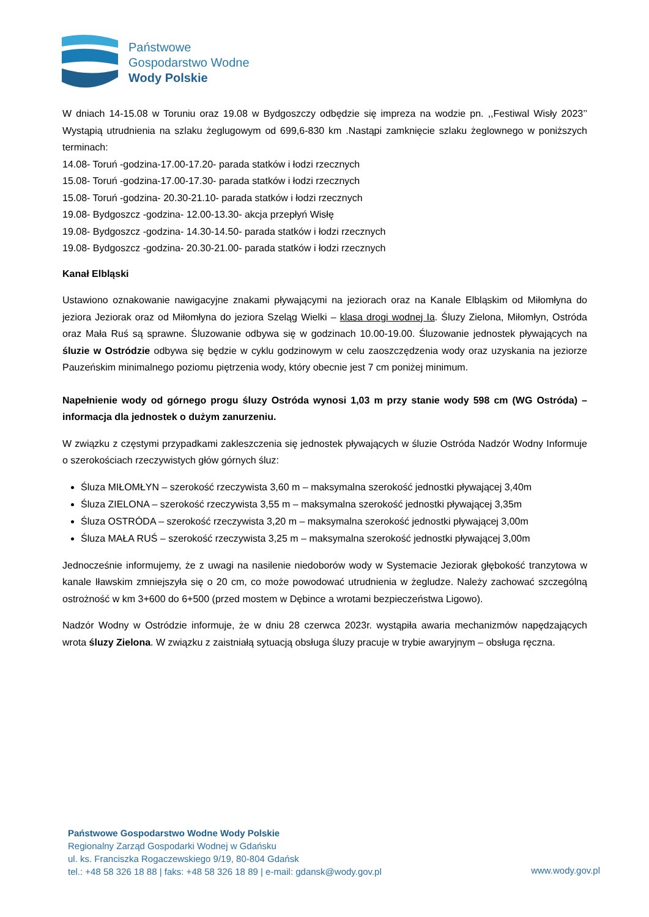Państwowe
Gospodarstwo Wodne
Wody Polskie
W dniach 14-15.08 w Toruniu oraz 19.08 w Bydgoszczy odbędzie się impreza na wodzie pn. ,,Festiwal Wisły 2023’’ Wystąpią utrudnienia na szlaku żeglugowym od 699,6-830 km .Nastąpi zamknięcie szlaku żeglownego w poniższych terminach:
14.08- Toruń -godzina-17.00-17.20- parada statków i łodzi rzecznych
15.08- Toruń -godzina-17.00-17.30- parada statków i łodzi rzecznych
15.08- Toruń -godzina- 20.30-21.10- parada statków i łodzi rzecznych
19.08- Bydgoszcz -godzina- 12.00-13.30- akcja przepłyń Wisłę
19.08- Bydgoszcz -godzina- 14.30-14.50- parada statków i łodzi rzecznych
19.08- Bydgoszcz -godzina- 20.30-21.00- parada statków i łodzi rzecznych
Kanał Elbląski
Ustawiono oznakowanie nawigacyjne znakami pływającymi na jeziorach oraz na Kanale Elbląskim od Miłomłyna do jeziora Jeziorak oraz od Miłomłyna do jeziora Szeląg Wielki – klasa drogi wodnej Ia. Śluzy Zielona, Miłomłyn, Ostróda oraz Mała Ruś są sprawne. Śluzowanie odbywa się w godzinach 10.00-19.00. Śluzowanie jednostek pływających na śluzie w Ostródzie odbywa się będzie w cyklu godzinowym w celu zaoszczędzenia wody oraz uzyskania na jeziorze Pauzeńskim minimalnego poziomu piętrzenia wody, który obecnie jest 7 cm poniżej minimum.
Napełnienie wody od górnego progu śluzy Ostróda wynosi 1,03 m przy stanie wody 598 cm (WG Ostróda) – informacja dla jednostek o dużym zanurzeniu.
W związku z częstymi przypadkami zakleszczenia się jednostek pływających w śluzie Ostróda Nadzór Wodny Informuje o szerokościach rzeczywistych głów górnych śluz:
Śluza MIŁOMŁYN – szerokość rzeczywista 3,60 m – maksymalna szerokość jednostki pływającej 3,40m
Śluza ZIELONA – szerokość rzeczywista 3,55 m – maksymalna szerokość jednostki pływającej 3,35m
Śluza OSTRÓDA – szerokość rzeczywista 3,20 m – maksymalna szerokość jednostki pływającej 3,00m
Śluza MAŁA RUŚ – szerokość rzeczywista 3,25 m – maksymalna szerokość jednostki pływającej 3,00m
Jednocześnie informujemy, że z uwagi na nasilenie niedoborów wody w Systemacie Jeziorak głębokość tranzytowa w kanale Iławskim zmniejszyła się o 20 cm, co może powodować utrudnienia w żegludze. Należy zachować szczególną ostrożność w km 3+600 do 6+500 (przed mostem w Dębince a wrotami bezpieczeństwa Ligowo).
Nadzór Wodny w Ostródzie informuje, że w dniu 28 czerwca 2023r. wystąpiła awaria mechanizmów napędzających wrota śluzy Zielona. W związku z zaistniałą sytuacją obsługa śluzy pracuje w trybie awaryjnym – obsługa ręczna.
Państwowe Gospodarstwo Wodne Wody Polskie
Regionalny Zarząd Gospodarki Wodnej w Gdańsku
ul. ks. Franciszka Rogaczewskiego 9/19, 80-804 Gdańsk
tel.: +48 58 326 18 88 | faks: +48 58 326 18 89 | e-mail: gdansk@wody.gov.pl
www.wody.gov.pl